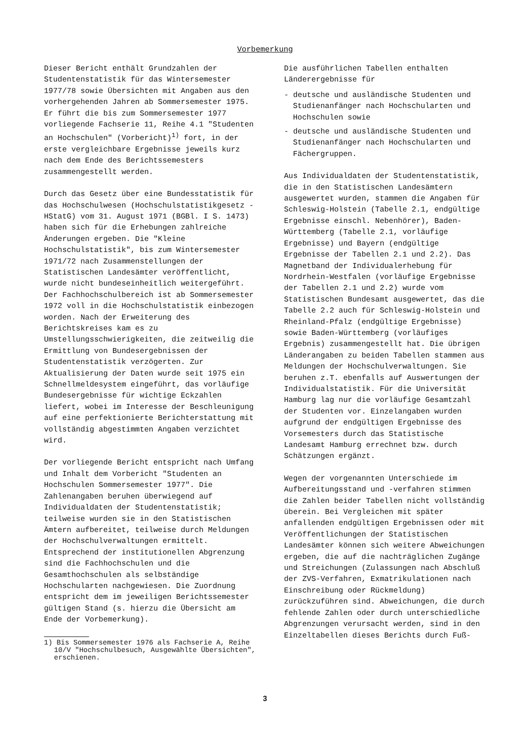Vorbemerkung
Dieser Bericht enthält Grundzahlen der Studentenstatistik für das Wintersemester 1977/78 sowie Übersichten mit Angaben aus den vorhergehenden Jahren ab Sommersemester 1975. Er führt die bis zum Sommersemester 1977 vorliegende Fachserie 11, Reihe 4.1 "Studenten an Hochschulen" (Vorbericht)<sup>1)</sup> fort, in der erste vergleichbare Ergebnisse jeweils kurz nach dem Ende des Berichtssemesters zusammengestellt werden.
Durch das Gesetz über eine Bundesstatistik für das Hochschulwesen (Hochschulstatistikgesetz - HStatG) vom 31. August 1971 (BGBl. I S. 1473) haben sich für die Erhebungen zahlreiche Änderungen ergeben. Die "Kleine Hochschulstatistik", bis zum Wintersemester 1971/72 nach Zusammenstellungen der Statistischen Landesämter veröffentlicht, wurde nicht bundeseinheitlich weitergeführt. Der Fachhochschulbereich ist ab Sommersemester 1972 voll in die Hochschulstatistik einbezogen worden. Nach der Erweiterung des Berichtskreises kam es zu Umstellungsschwierigkeiten, die zeitweilig die Ermittlung von Bundesergebnissen der Studentenstatistik verzögerten. Zur Aktualisierung der Daten wurde seit 1975 ein Schnellmeldesystem eingeführt, das vorläufige Bundesergebnisse für wichtige Eckzahlen liefert, wobei im Interesse der Beschleunigung auf eine perfektionierte Berichterstattung mit vollständig abgestimmten Angaben verzichtet wird.
Der vorliegende Bericht entspricht nach Umfang und Inhalt dem Vorbericht "Studenten an Hochschulen Sommersemester 1977". Die Zahlenangaben beruhen überwiegend auf Individualdaten der Studentenstatistik; teilweise wurden sie in den Statistischen Ämtern aufbereitet, teilweise durch Meldungen der Hochschulverwaltungen ermittelt. Entsprechend der institutionellen Abgrenzung sind die Fachhochschulen und die Gesamthochschulen als selbständige Hochschularten nachgewiesen. Die Zuordnung entspricht dem im jeweiligen Berichtssemester gültigen Stand (s. hierzu die Übersicht am Ende der Vorbemerkung).
1) Bis Sommersemester 1976 als Fachserie A, Reihe 10/V "Hochschulbesuch, Ausgewählte Übersichten", erschienen.
Die ausführlichen Tabellen enthalten Länderergebnisse für
- deutsche und ausländische Studenten und Studienanfänger nach Hochschularten und Hochschulen sowie
- deutsche und ausländische Studenten und Studienanfänger nach Hochschularten und Fächergruppen.
Aus Individualdaten der Studentenstatistik, die in den Statistischen Landesämtern ausgewertet wurden, stammen die Angaben für Schleswig-Holstein (Tabelle 2.1, endgültige Ergebnisse einschl. Nebenhörer), Baden-Württemberg (Tabelle 2.1, vorläufige Ergebnisse) und Bayern (endgültige Ergebnisse der Tabellen 2.1 und 2.2). Das Magnetband der Individualerhebung für Nordrhein-Westfalen (vorläufige Ergebnisse der Tabellen 2.1 und 2.2) wurde vom Statistischen Bundesamt ausgewertet, das die Tabelle 2.2 auch für Schleswig-Holstein und Rheinland-Pfalz (endgültige Ergebnisse) sowie Baden-Württemberg (vorläufiges Ergebnis) zusammengestellt hat. Die übrigen Länderangaben zu beiden Tabellen stammen aus Meldungen der Hochschulverwaltungen. Sie beruhen z.T. ebenfalls auf Auswertungen der Individualstatistik. Für die Universität Hamburg lag nur die vorläufige Gesamtzahl der Studenten vor. Einzelangaben wurden aufgrund der endgültigen Ergebnisse des Vorsemesters durch das Statistische Landesamt Hamburg errechnet bzw. durch Schätzungen ergänzt.
Wegen der vorgenannten Unterschiede im Aufbereitungsstand und -verfahren stimmen die Zahlen beider Tabellen nicht vollständig überein. Bei Vergleichen mit später anfallenden endgültigen Ergebnissen oder mit Veröffentlichungen der Statistischen Landesämter können sich weitere Abweichungen ergeben, die auf die nachträglichen Zugänge und Streichungen (Zulassungen nach Abschluß der ZVS-Verfahren, Exmatrikulationen nach Einschreibung oder Rückmeldung) zurückzuführen sind. Abweichungen, die durch fehlende Zahlen oder durch unterschiedliche Abgrenzungen verursacht werden, sind in den Einzeltabellen dieses Berichts durch Fuß-
3